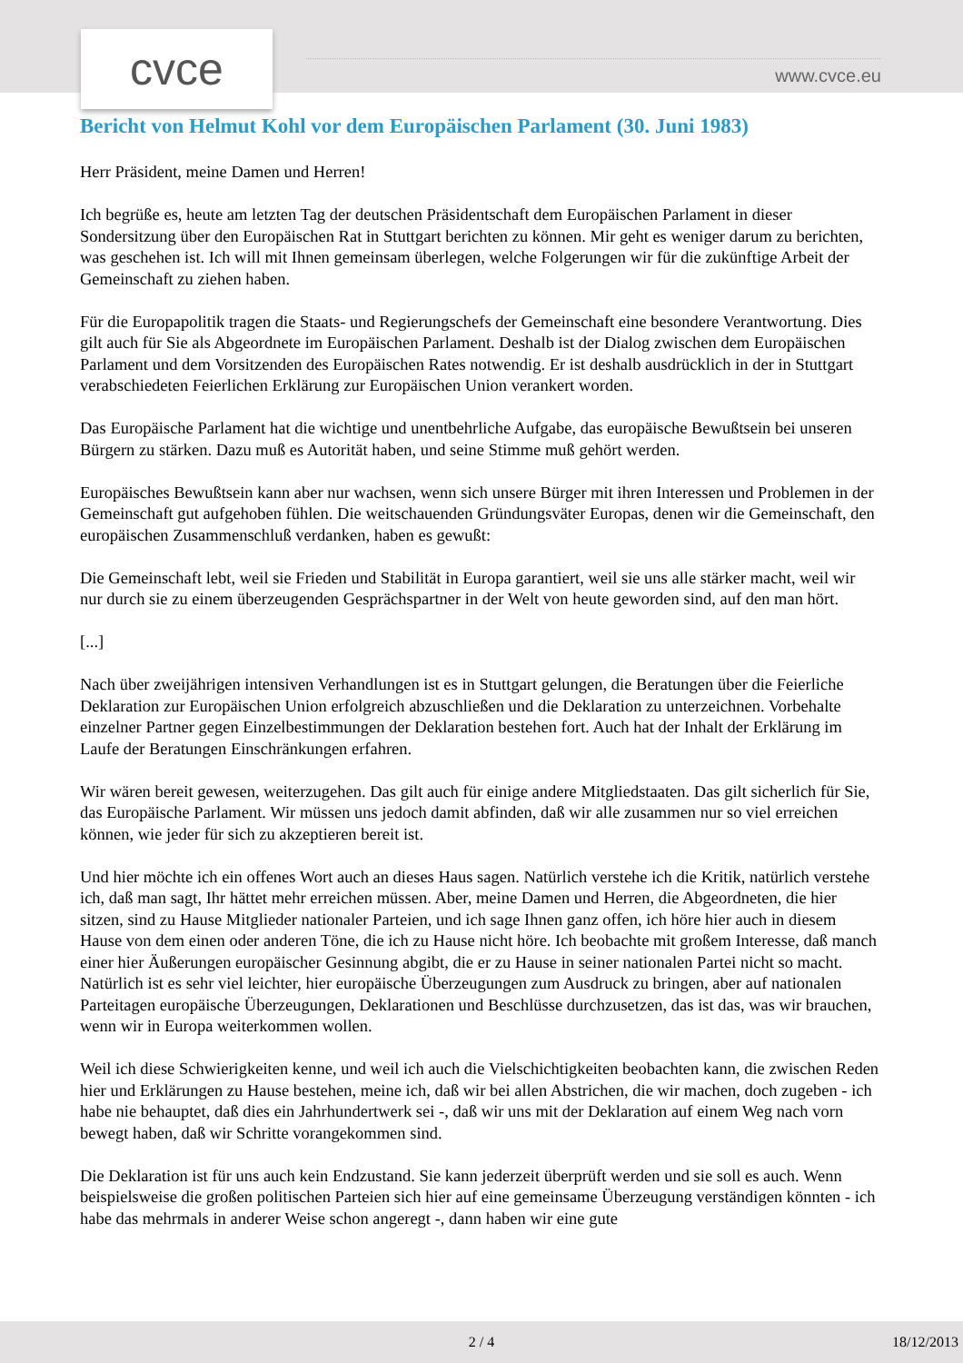cvce www.cvce.eu
Bericht von Helmut Kohl vor dem Europäischen Parlament (30. Juni 1983)
Herr Präsident, meine Damen und Herren!
Ich begrüße es, heute am letzten Tag der deutschen Präsidentschaft dem Europäischen Parlament in dieser Sondersitzung über den Europäischen Rat in Stuttgart berichten zu können. Mir geht es weniger darum zu berichten, was geschehen ist. Ich will mit Ihnen gemeinsam überlegen, welche Folgerungen wir für die zukünftige Arbeit der Gemeinschaft zu ziehen haben.
Für die Europapolitik tragen die Staats- und Regierungschefs der Gemeinschaft eine besondere Verantwortung. Dies gilt auch für Sie als Abgeordnete im Europäischen Parlament. Deshalb ist der Dialog zwischen dem Europäischen Parlament und dem Vorsitzenden des Europäischen Rates notwendig. Er ist deshalb ausdrücklich in der in Stuttgart verabschiedeten Feierlichen Erklärung zur Europäischen Union verankert worden.
Das Europäische Parlament hat die wichtige und unentbehrliche Aufgabe, das europäische Bewußtsein bei unseren Bürgern zu stärken. Dazu muß es Autorität haben, und seine Stimme muß gehört werden.
Europäisches Bewußtsein kann aber nur wachsen, wenn sich unsere Bürger mit ihren Interessen und Problemen in der Gemeinschaft gut aufgehoben fühlen. Die weitschauenden Gründungsväter Europas, denen wir die Gemeinschaft, den europäischen Zusammenschluß verdanken, haben es gewußt:
Die Gemeinschaft lebt, weil sie Frieden und Stabilität in Europa garantiert, weil sie uns alle stärker macht, weil wir nur durch sie zu einem überzeugenden Gesprächspartner in der Welt von heute geworden sind, auf den man hört.
[...]
Nach über zweijährigen intensiven Verhandlungen ist es in Stuttgart gelungen, die Beratungen über die Feierliche Deklaration zur Europäischen Union erfolgreich abzuschließen und die Deklaration zu unterzeichnen. Vorbehalte einzelner Partner gegen Einzelbestimmungen der Deklaration bestehen fort. Auch hat der Inhalt der Erklärung im Laufe der Beratungen Einschränkungen erfahren.
Wir wären bereit gewesen, weiterzugehen. Das gilt auch für einige andere Mitgliedstaaten. Das gilt sicherlich für Sie, das Europäische Parlament. Wir müssen uns jedoch damit abfinden, daß wir alle zusammen nur so viel erreichen können, wie jeder für sich zu akzeptieren bereit ist.
Und hier möchte ich ein offenes Wort auch an dieses Haus sagen. Natürlich verstehe ich die Kritik, natürlich verstehe ich, daß man sagt, Ihr hättet mehr erreichen müssen. Aber, meine Damen und Herren, die Abgeordneten, die hier sitzen, sind zu Hause Mitglieder nationaler Parteien, und ich sage Ihnen ganz offen, ich höre hier auch in diesem Hause von dem einen oder anderen Töne, die ich zu Hause nicht höre. Ich beobachte mit großem Interesse, daß manch einer hier Äußerungen europäischer Gesinnung abgibt, die er zu Hause in seiner nationalen Partei nicht so macht. Natürlich ist es sehr viel leichter, hier europäische Überzeugungen zum Ausdruck zu bringen, aber auf nationalen Parteitagen europäische Überzeugungen, Deklarationen und Beschlüsse durchzusetzen, das ist das, was wir brauchen, wenn wir in Europa weiterkommen wollen.
Weil ich diese Schwierigkeiten kenne, und weil ich auch die Vielschichtigkeiten beobachten kann, die zwischen Reden hier und Erklärungen zu Hause bestehen, meine ich, daß wir bei allen Abstrichen, die wir machen, doch zugeben - ich habe nie behauptet, daß dies ein Jahrhundertwerk sei -, daß wir uns mit der Deklaration auf einem Weg nach vorn bewegt haben, daß wir Schritte vorangekommen sind.
Die Deklaration ist für uns auch kein Endzustand. Sie kann jederzeit überprüft werden und sie soll es auch. Wenn beispielsweise die großen politischen Parteien sich hier auf eine gemeinsame Überzeugung verständigen könnten - ich habe das mehrmals in anderer Weise schon angeregt -, dann haben wir eine gute
2 / 4 18/12/2013